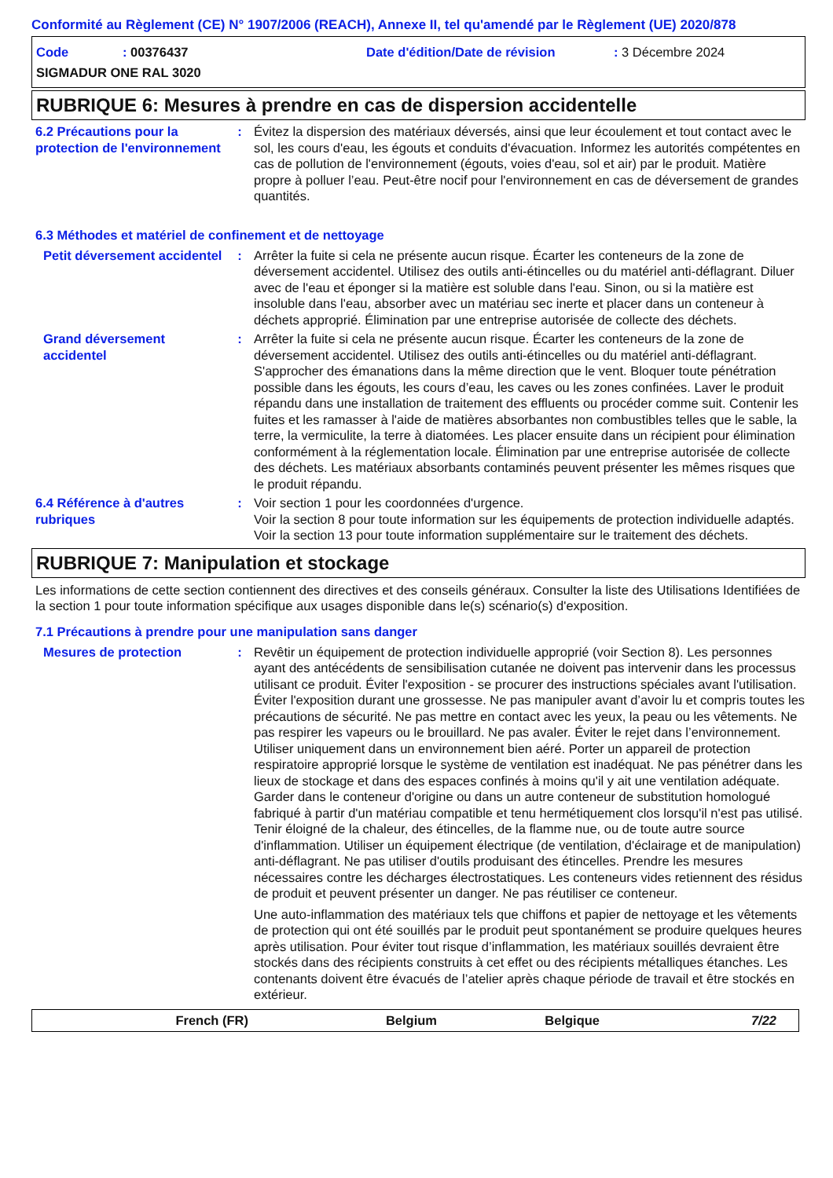Conformité au Règlement (CE) N° 1907/2006 (REACH), Annexe II, tel qu'amendé par le Règlement (UE) 2020/878
Code: 00376437 Date d'édition/Date de révision: 3 Décembre 2024
SIGMADUR ONE RAL 3020
RUBRIQUE 6: Mesures à prendre en cas de dispersion accidentelle
6.2 Précautions pour la protection de l'environnement
: Évitez la dispersion des matériaux déversés, ainsi que leur écoulement et tout contact avec le sol, les cours d'eau, les égouts et conduits d'évacuation. Informez les autorités compétentes en cas de pollution de l'environnement (égouts, voies d'eau, sol et air) par le produit. Matière propre à polluer l’eau. Peut-être nocif pour l'environnement en cas de déversement de grandes quantités.
6.3 Méthodes et matériel de confinement et de nettoyage
Petit déversement accidentel
: Arrêter la fuite si cela ne présente aucun risque. Écarter les conteneurs de la zone de déversement accidentel. Utilisez des outils anti-étincelles ou du matériel anti-déflagrant. Diluer avec de l'eau et éponger si la matière est soluble dans l'eau. Sinon, ou si la matière est insoluble dans l'eau, absorber avec un matériau sec inerte et placer dans un conteneur à déchets approprié. Élimination par une entreprise autorisée de collecte des déchets.
Grand déversement accidentel
: Arrêter la fuite si cela ne présente aucun risque. Écarter les conteneurs de la zone de déversement accidentel. Utilisez des outils anti-étincelles ou du matériel anti-déflagrant. S'approcher des émanations dans la même direction que le vent. Bloquer toute pénétration possible dans les égouts, les cours d’eau, les caves ou les zones confinées. Laver le produit répandu dans une installation de traitement des effluents ou procéder comme suit. Contenir les fuites et les ramasser à l'aide de matières absorbantes non combustibles telles que le sable, la terre, la vermiculite, la terre à diatomées. Les placer ensuite dans un récipient pour élimination conformément à la réglementation locale. Élimination par une entreprise autorisée de collecte des déchets. Les matériaux absorbants contaminés peuvent présenter les mêmes risques que le produit répandu.
6.4 Référence à d'autres rubriques
: Voir section 1 pour les coordonnées d'urgence.
Voir la section 8 pour toute information sur les équipements de protection individuelle adaptés.
Voir la section 13 pour toute information supplémentaire sur le traitement des déchets.
RUBRIQUE 7: Manipulation et stockage
Les informations de cette section contiennent des directives et des conseils généraux. Consulter la liste des Utilisations Identifiées de la section 1 pour toute information spécifique aux usages disponible dans le(s) scénario(s) d'exposition.
7.1 Précautions à prendre pour une manipulation sans danger
Mesures de protection : Revêtir un équipement de protection individuelle approprié (voir Section 8). Les personnes ayant des antécédents de sensibilisation cutanée ne doivent pas intervenir dans les processus utilisant ce produit. Éviter l'exposition - se procurer des instructions spéciales avant l'utilisation. Éviter l'exposition durant une grossesse. Ne pas manipuler avant d’avoir lu et compris toutes les précautions de sécurité. Ne pas mettre en contact avec les yeux, la peau ou les vêtements. Ne pas respirer les vapeurs ou le brouillard. Ne pas avaler. Éviter le rejet dans l’environnement. Utiliser uniquement dans un environnement bien aéré. Porter un appareil de protection respiratoire approprié lorsque le système de ventilation est inadéquat. Ne pas pénétrer dans les lieux de stockage et dans des espaces confinés à moins qu'il y ait une ventilation adéquate. Garder dans le conteneur d'origine ou dans un autre conteneur de substitution homologué fabriqué à partir d'un matériau compatible et tenu hermétiquement clos lorsqu'il n'est pas utilisé. Tenir éloigné de la chaleur, des étincelles, de la flamme nue, ou de toute autre source d'inflammation. Utiliser un équipement électrique (de ventilation, d'éclairage et de manipulation) anti-déflagrant. Ne pas utiliser d'outils produisant des étincelles. Prendre les mesures nécessaires contre les décharges électrostatiques. Les conteneurs vides retiennent des résidus de produit et peuvent présenter un danger. Ne pas réutiliser ce conteneur.
Une auto-inflammation des matériaux tels que chiffons et papier de nettoyage et les vêtements de protection qui ont été souillés par le produit peut spontanément se produire quelques heures après utilisation. Pour éviter tout risque d’inflammation, les matériaux souillés devraient être stockés dans des récipients construits à cet effet ou des récipients métalliques étanches. Les contenants doivent être évacués de l’atelier après chaque période de travail et être stockés en extérieur.
French (FR) Belgium Belgique 7/22